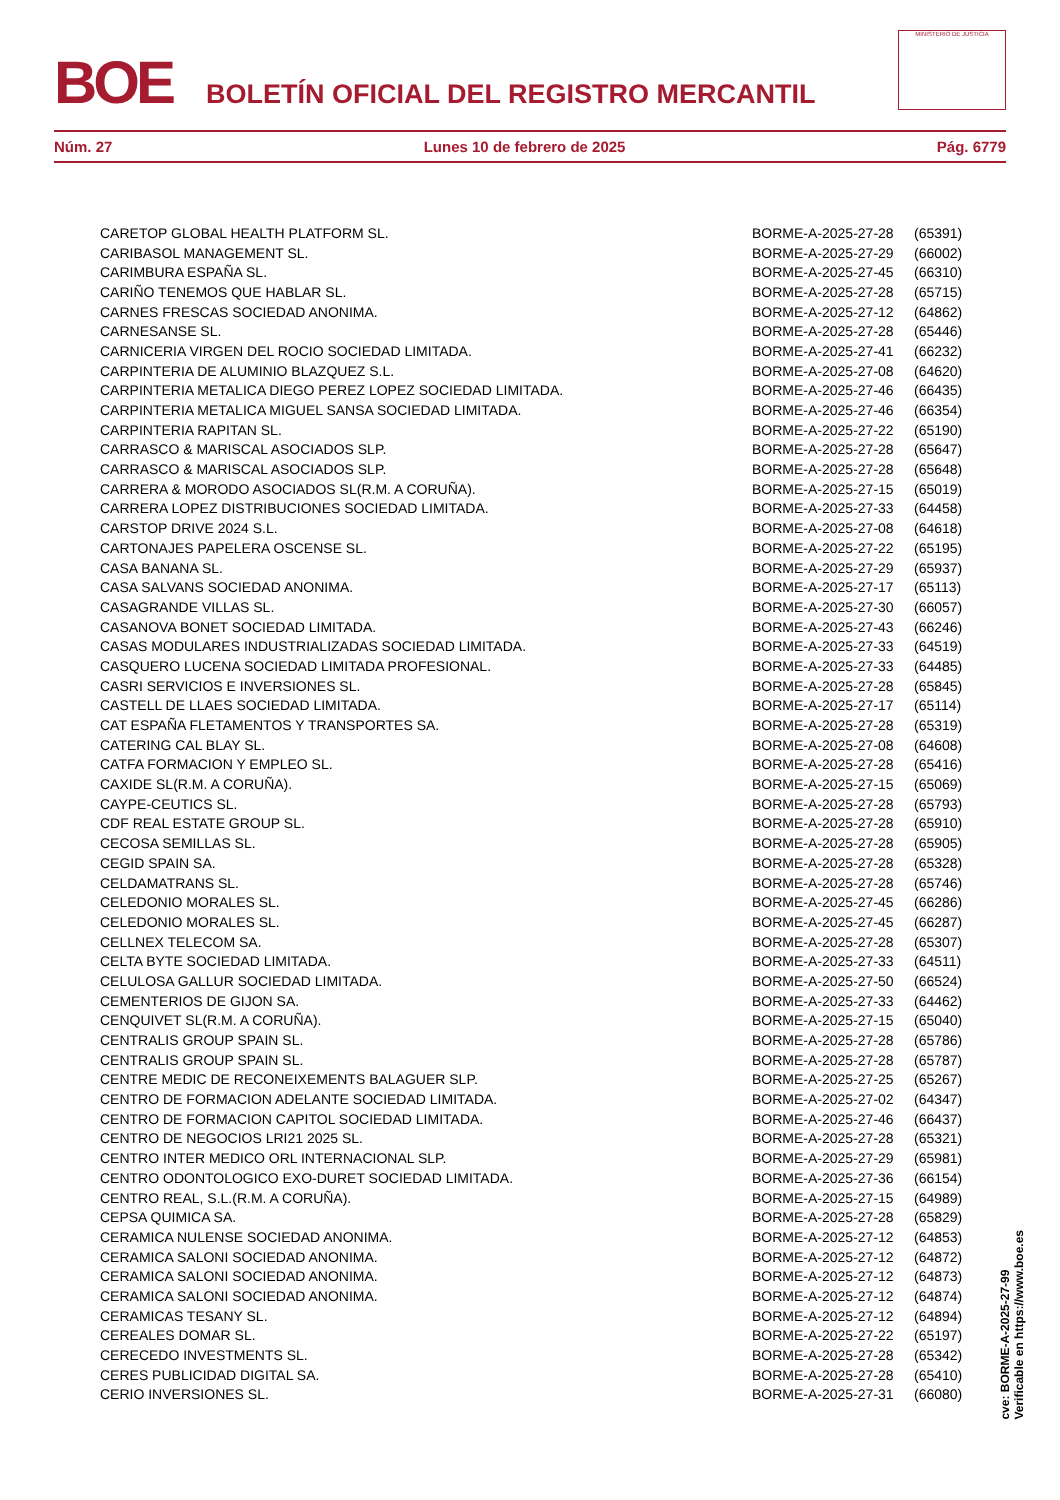BOE
BOLETÍN OFICIAL DEL REGISTRO MERCANTIL
MINISTERIO DE JUSTICIA
Núm. 27 Lunes 10 de febrero de 2025 Pág. 6779
| CARETOP GLOBAL HEALTH PLATFORM SL. | BORME-A-2025-27-28 | (65391) |
| CARIBASOL MANAGEMENT SL. | BORME-A-2025-27-29 | (66002) |
| CARIMBURA ESPAÑA SL. | BORME-A-2025-27-45 | (66310) |
| CARIÑO TENEMOS QUE HABLAR SL. | BORME-A-2025-27-28 | (65715) |
| CARNES FRESCAS SOCIEDAD ANONIMA. | BORME-A-2025-27-12 | (64862) |
| CARNESANSE SL. | BORME-A-2025-27-28 | (65446) |
| CARNICERIA VIRGEN DEL ROCIO SOCIEDAD LIMITADA. | BORME-A-2025-27-41 | (66232) |
| CARPINTERIA DE ALUMINIO BLAZQUEZ S.L. | BORME-A-2025-27-08 | (64620) |
| CARPINTERIA METALICA DIEGO PEREZ LOPEZ SOCIEDAD LIMITADA. | BORME-A-2025-27-46 | (66435) |
| CARPINTERIA METALICA MIGUEL SANSA SOCIEDAD LIMITADA. | BORME-A-2025-27-46 | (66354) |
| CARPINTERIA RAPITAN SL. | BORME-A-2025-27-22 | (65190) |
| CARRASCO & MARISCAL ASOCIADOS SLP. | BORME-A-2025-27-28 | (65647) |
| CARRASCO & MARISCAL ASOCIADOS SLP. | BORME-A-2025-27-28 | (65648) |
| CARRERA & MORODO ASOCIADOS SL(R.M. A CORUÑA). | BORME-A-2025-27-15 | (65019) |
| CARRERA LOPEZ DISTRIBUCIONES SOCIEDAD LIMITADA. | BORME-A-2025-27-33 | (64458) |
| CARSTOP DRIVE 2024 S.L. | BORME-A-2025-27-08 | (64618) |
| CARTONAJES PAPELERA OSCENSE SL. | BORME-A-2025-27-22 | (65195) |
| CASA BANANA SL. | BORME-A-2025-27-29 | (65937) |
| CASA SALVANS SOCIEDAD ANONIMA. | BORME-A-2025-27-17 | (65113) |
| CASAGRANDE VILLAS SL. | BORME-A-2025-27-30 | (66057) |
| CASANOVA BONET SOCIEDAD LIMITADA. | BORME-A-2025-27-43 | (66246) |
| CASAS MODULARES INDUSTRIALIZADAS SOCIEDAD LIMITADA. | BORME-A-2025-27-33 | (64519) |
| CASQUERO LUCENA SOCIEDAD LIMITADA PROFESIONAL. | BORME-A-2025-27-33 | (64485) |
| CASRI SERVICIOS E INVERSIONES SL. | BORME-A-2025-27-28 | (65845) |
| CASTELL DE LLAES SOCIEDAD LIMITADA. | BORME-A-2025-27-17 | (65114) |
| CAT ESPAÑA FLETAMENTOS Y TRANSPORTES SA. | BORME-A-2025-27-28 | (65319) |
| CATERING CAL BLAY SL. | BORME-A-2025-27-08 | (64608) |
| CATFA FORMACION Y EMPLEO SL. | BORME-A-2025-27-28 | (65416) |
| CAXIDE SL(R.M. A CORUÑA). | BORME-A-2025-27-15 | (65069) |
| CAYPE-CEUTICS SL. | BORME-A-2025-27-28 | (65793) |
| CDF REAL ESTATE GROUP SL. | BORME-A-2025-27-28 | (65910) |
| CECOSA SEMILLAS SL. | BORME-A-2025-27-28 | (65905) |
| CEGID SPAIN SA. | BORME-A-2025-27-28 | (65328) |
| CELDAMATRANS SL. | BORME-A-2025-27-28 | (65746) |
| CELEDONIO MORALES SL. | BORME-A-2025-27-45 | (66286) |
| CELEDONIO MORALES SL. | BORME-A-2025-27-45 | (66287) |
| CELLNEX TELECOM SA. | BORME-A-2025-27-28 | (65307) |
| CELTA BYTE SOCIEDAD LIMITADA. | BORME-A-2025-27-33 | (64511) |
| CELULOSA GALLUR SOCIEDAD LIMITADA. | BORME-A-2025-27-50 | (66524) |
| CEMENTERIOS DE GIJON SA. | BORME-A-2025-27-33 | (64462) |
| CENQUIVET SL(R.M. A CORUÑA). | BORME-A-2025-27-15 | (65040) |
| CENTRALIS GROUP SPAIN SL. | BORME-A-2025-27-28 | (65786) |
| CENTRALIS GROUP SPAIN SL. | BORME-A-2025-27-28 | (65787) |
| CENTRE MEDIC DE RECONEIXEMENTS BALAGUER SLP. | BORME-A-2025-27-25 | (65267) |
| CENTRO DE FORMACION ADELANTE SOCIEDAD LIMITADA. | BORME-A-2025-27-02 | (64347) |
| CENTRO DE FORMACION CAPITOL SOCIEDAD LIMITADA. | BORME-A-2025-27-46 | (66437) |
| CENTRO DE NEGOCIOS LRI21 2025 SL. | BORME-A-2025-27-28 | (65321) |
| CENTRO INTER MEDICO ORL INTERNACIONAL SLP. | BORME-A-2025-27-29 | (65981) |
| CENTRO ODONTOLOGICO EXO-DURET SOCIEDAD LIMITADA. | BORME-A-2025-27-36 | (66154) |
| CENTRO REAL, S.L.(R.M. A CORUÑA). | BORME-A-2025-27-15 | (64989) |
| CEPSA QUIMICA SA. | BORME-A-2025-27-28 | (65829) |
| CERAMICA NULENSE SOCIEDAD ANONIMA. | BORME-A-2025-27-12 | (64853) |
| CERAMICA SALONI SOCIEDAD ANONIMA. | BORME-A-2025-27-12 | (64872) |
| CERAMICA SALONI SOCIEDAD ANONIMA. | BORME-A-2025-27-12 | (64873) |
| CERAMICA SALONI SOCIEDAD ANONIMA. | BORME-A-2025-27-12 | (64874) |
| CERAMICAS TESANY SL. | BORME-A-2025-27-12 | (64894) |
| CEREALES DOMAR SL. | BORME-A-2025-27-22 | (65197) |
| CERECEDO INVESTMENTS SL. | BORME-A-2025-27-28 | (65342) |
| CERES PUBLICIDAD DIGITAL SA. | BORME-A-2025-27-28 | (65410) |
| CERIO INVERSIONES SL. | BORME-A-2025-27-31 | (66080) |
cve: BORME-A-2025-27-99
Verificable en https://www.boe.es